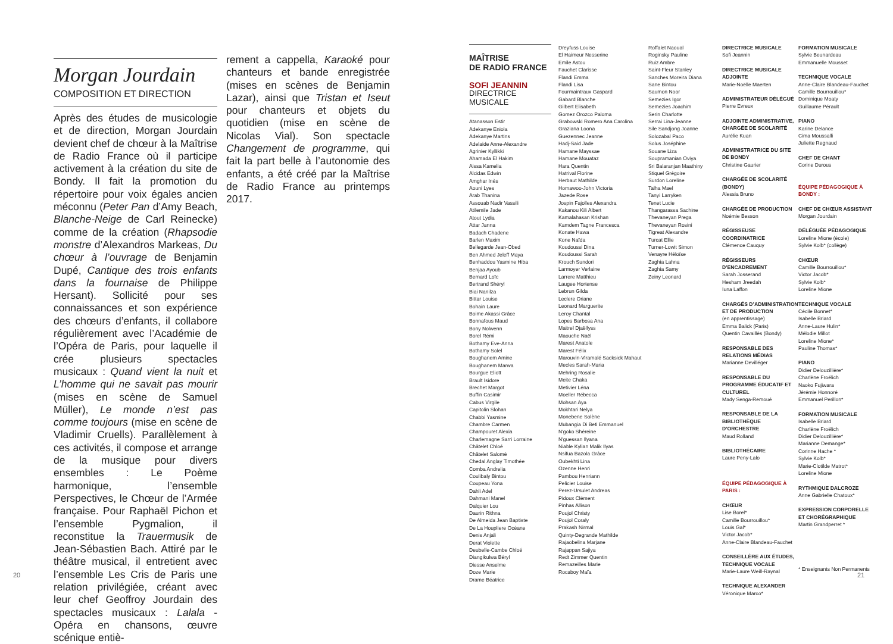Morgan Jourdain
COMPOSITION ET DIRECTION
Après des études de musicologie et de direction, Morgan Jourdain devient chef de chœur à la Maîtrise de Radio France où il participe activement à la création du site de Bondy. Il fait la promotion du répertoire pour voix égales ancien méconnu (Peter Pan d’Amy Beach, Blanche-Neige de Carl Reinecke) comme de la création (Rhapsodie monstre d’Alexandros Markeas, Du chœur à l’ouvrage de Benjamin Dupé, Cantique des trois enfants dans la fournaise de Philippe Hersant). Sollicité pour ses connaissances et son expérience des chœurs d’enfants, il collabore régulièrement avec l’Académie de l’Opéra de Paris, pour laquelle il crée plusieurs spectacles musicaux : Quand vient la nuit et L’homme qui ne savait pas mourir (mises en scène de Samuel Müller), Le monde n’est pas comme toujours (mise en scène de Vladimir Cruells). Parallèlement à ces activités, il compose et arrange de la musique pour divers ensembles : Le Poème harmonique, l’ensemble Perspectives, le Chœur de l’Armée française. Pour Raphaël Pichon et l’ensemble Pygmalion, il reconstitue la Trauermusik de Jean-Sébastien Bach. Attiré par le théâtre musical, il entretient avec l’ensemble Les Cris de Paris une relation privilégiée, créant avec leur chef Geoffroy Jourdain des spectacles musicaux : Lalala - Opéra en chansons, œuvre scénique entiè-
rement a cappella, Karaoké pour chanteurs et bande enregistrée (mises en scènes de Benjamin Lazar), ainsi que Tristan et Iseut pour chanteurs et objets du quotidien (mise en scène de Nicolas Vial). Son spectacle Changement de programme, qui fait la part belle à l’autonomie des enfants, a été créé par la Maîtrise de Radio France au printemps 2017.
20
MAÎTRISE
DE RADIO FRANCE
SOFI JEANNIN
DIRECTRICE
MUSICALE
Atanasson Estir
Adekanye Eniola
Adekanye Martins
Adelaide Anne-Alexandre
Agrinier Kyllikki
Ahamada El Hakim
Aissa Kamelia
Alcidas Edwin
Amghar Inès
Aouni Lyes
Arab Thanina
Assouab Nadir Vassili
Atilemile Jade
Atout Lydia
Attar Janna
Badach Chadene
Barlen Maxim
Bellegarde Jean-Obed
Ben Ahmed Jeleff Maya
Benhaddou Yasmine Hiba
Benjaa Ayoub
Bernard Loïc
Bertrand Shéryl
Biai Nanilza
Bittar Louise
Bohain Laure
Boime Akassi Grâce
Bonnafous Maud
Bony Nolwenn
Borel Rémi
Bothamy Eve-Anna
Bothamy Solel
Boughanem Amine
Boughanem Marwa
Bourgue Eliott
Brault Isidore
Brechet Margot
Buffin Casimir
Cabus Virgile
Capitolin Slohan
Chabbi Yasmine
Chambre Carmen
Champouret Alexia
Charlemagne Sarri Lorraine
Châtelet Chloé
Châtelet Salomé
Chedal Anglay Timothée
Comba Andrelia
Coulibaly Bintou
Coupeau Yona
Dahli Adel
Dahmani Manel
Dalquier Lou
Daurin Rithna
De Almeida Jean Baptiste
De La Houpliere Océane
Denis Anjali
Derat Violette
Deubelle-Cambe Chloé
Diangikulwa Béryl
Diesse Anselme
Doze Marie
Drame Béatrice
Dreyfuss Louise
El Haimeur Nesserine
Emile Astou
Fauchet Clarisse
Flandi Emma
Flandi Lisa
Fourmaintraux Gaspard
Gabard Blanche
Gilbert Elisabeth
Gomez Orozco Paloma
Grabowski Romero Ana Carolina
Graziana Loona
Guezennec Jeanne
Hadj-Said Jade
Hamane Mayssae
Hamane Mouataz
Hara Quentin
Hatrival Florine
Herbaut Mathilde
Homawoo-John Victoria
Jazede Rose
Jospin Fajolles Alexandra
Kakanou Kili Albert
Kamalahasan Krishan
Kamdem Tagne Francesca
Konate Hawa
Kone Naïda
Koudoussi Dina
Koudoussi Sarah
Krouch Sundori
Larmoyer Verlaine
Larrere Matthieu
Laugee Hortense
Lebrun Gilda
Leclere Oriane
Leonard Marguerite
Leroy Chantal
Lopes Barbosa Ana
Maitrel Djaëllyss
Maouche Naël
Marest Anatole
Marest Félix
Marouvin-Viramalé Sacksick Mahaut
Mecles Sarah-Maria
Mehring Rosalie
Meite Chaka
Metivier Léna
Moeller Rébecca
Mohsan Aya
Mokhtari Nelya
Monebene Solène
Mubangia Di Beti Emmanuel
N'goko Shéreine
N'guessan Ilyana
Niable Kylian Malik Ilyas
Nsifua Bazola Grâce
Oubekhti Lina
Ozenne Henri
Pambou Henriann
Pelicier Louise
Perez-Ursulet Andreas
Pidoux Clément
Pinhas Allison
Poujol Christy
Poujol Coraly
Prakash Nirmal
Quinty-Degrande Mathilde
Rajaobelina Marjane
Rajappan Sajiya
Redt Zimmer Quentin
Remazeilles Marie
Rocaboy Maïa
Roffalet Naoual
Roginsky Pauline
Ruiz Ambre
Saint-Fleur Stanley
Sanches Moreira Diana
Sane Bintou
Saumon Noor
Semezies Igor
Semezies Joachim
Serin Charlotte
Serrai Lina-Jeanne
Sile Sandjong Joanne
Solozabal Paco
Solus Joséphine
Souane Liza
Soupramanian Oviya
Sri Balaranjan Maathiny
Stiquel Grégoire
Surdon Loreline
Talha Mael
Tanyi Larryken
Tenet Lucie
Thangarassa Sachine
Thevaneyan Prega
Thevaneyan Rosini
Tigreat Alexandre
Turcat Ellie
Turner-Lowit Simon
Venayre Héloïse
Zaghia Lahna
Zaghia Samy
Zeiny Leonard
DIRECTRICE MUSICALE
Sofi Jeannin
DIRECTRICE MUSICALE ADJOINTE
Marie-Noëlle Maerten
ADMINISTRATEUR DÉLÉGUÉ
Pierre Evreux
ADJOINTE ADMINISTRATIVE, CHARGÉE DE SCOLARITÉ
Aurélie Kuan
ADMINISTRATRICE DU SITE DE BONDY
Christine Gaurier
CHARGÉE DE SCOLARITÉ (BONDY)
Alessia Bruno
CHARGÉE DE PRODUCTION
Noémie Besson
RÉGISSEUSE COORDINATRICE
Clémence Cauquy
RÉGISSEURS D’ENCADREMENT
Sarah Josserand
Hesham Jreedah
Iuna Laffon
CHARGÉS D’ADMINISTRATION ET DE PRODUCTION
(en apprentissage)
Emma Balick (Paris)
Quentin Cavaillès (Bondy)
RESPONSABLE DES RELATIONS MÉDIAS
Marianne Devilléger
RESPONSABLE DU PROGRAMME ÉDUCATIF ET CULTUREL
Mady Senga-Remoué
RESPONSABLE DE LA BIBLIOTHÈQUE D’ORCHESTRE
Maud Rolland
BIBLIOTHÉCAIRE
Laure Peny-Lalo
ÉQUIPE PÉDAGOGIQUE À PARIS :
CHŒUR
Lise Borel*
Camille Bourrouillou*
Louis Gal*
Victor Jacob*
Anne-Claire Blandeau-Fauchet
CONSEILLÈRE AUX ÉTUDES, TECHNIQUE VOCALE
Marie-Laure Weill-Raynal
TECHNIQUE ALEXANDER
Véronique Marco*
FORMATION MUSICALE
Sylvie Beunardeau
Emmanuelle Mousset
TECHNIQUE VOCALE
Anne-Claire Blandeau-Fauchet
Camille Bourrouillou*
Dominique Moaty
Guillaume Pérault
PIANO
Karine Delance
Cima Moussalli
Juliette Regnaud
CHEF DE CHANT
Corine Durous
ÉQUIPE PÉDAGOGIQUE À BONDY :
CHEF DE CHŒUR ASSISTANT
Morgan Jourdain
DÉLÉGUÉE PÉDAGOGIQUE
Loreline Mione (école)
Sylvie Kolb* (collège)
CHŒUR
Camille Bourrouillou*
Victor Jacob*
Sylvie Kolb*
Loreline Mione
TECHNIQUE VOCALE
Cécile Bonnet*
Isabelle Briard
Anne-Laure Hulin*
Mélodie Millot
Loreline Mione*
Pauline Thomas*
PIANO
Didier Delouzillière*
Charlène Froëlich
Naoko Fujiwara
Jérémie Honnoré
Emmanuel Perillon*
FORMATION MUSICALE
Isabelle Briard
Charlène Froëlich
Didier Delouzillière*
Marianne Demange*
Corinne Hache *
Sylvie Kolb*
Marie-Clotilde Matrot*
Loreline Mione
RYTHMIQUE DALCROZE
Anne Gabrielle Chatoux*
EXPRESSION CORPORELLE ET CHORÉGRAPHIQUE
Martin Grandperret *
* Enseignants Non Permanents
21